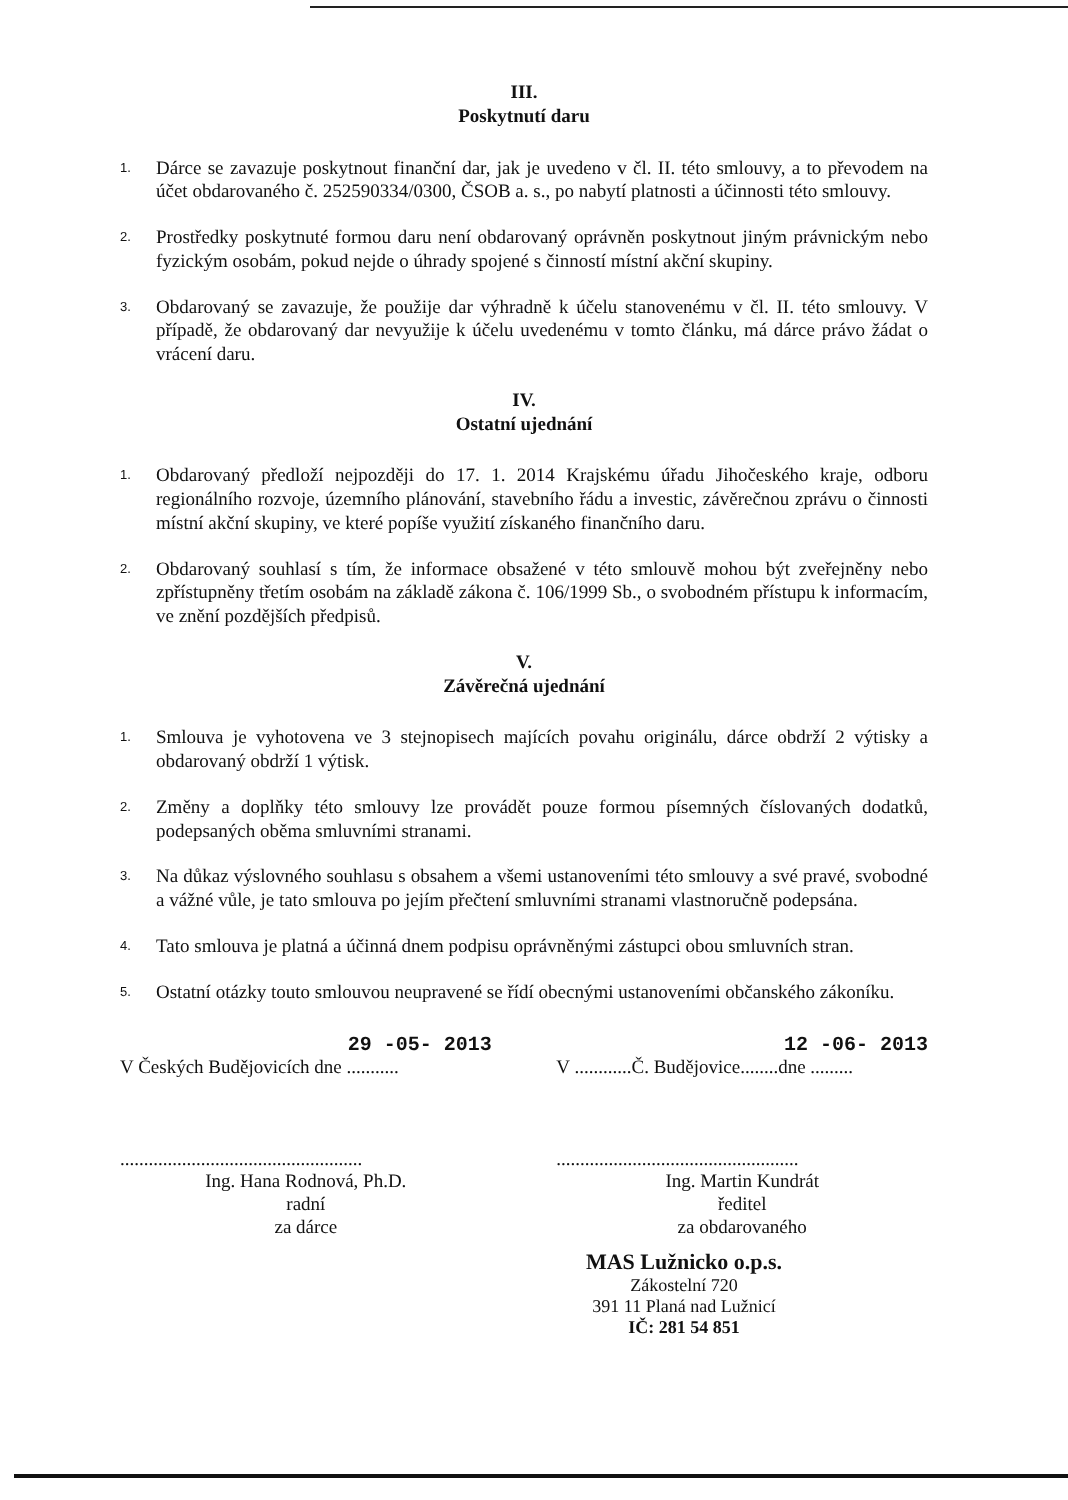III.
Poskytnutí daru
1. Dárce se zavazuje poskytnout finanční dar, jak je uvedeno v čl. II. této smlouvy, a to převodem na účet obdarovaného č. 252590334/0300, ČSOB a. s., po nabytí platnosti a účinnosti této smlouvy.
2. Prostředky poskytnuté formou daru není obdarovaný oprávněn poskytnout jiným právnickým nebo fyzickým osobám, pokud nejde o úhrady spojené s činností místní akční skupiny.
3. Obdarovaný se zavazuje, že použije dar výhradně k účelu stanovenému v čl. II. této smlouvy. V případě, že obdarovaný dar nevyužije k účelu uvedenému v tomto článku, má dárce právo žádat o vrácení daru.
IV.
Ostatní ujednání
1. Obdarovaný předloží nejpozději do 17. 1. 2014 Krajskému úřadu Jihočeského kraje, odboru regionálního rozvoje, územního plánování, stavebního řádu a investic, závěrečnou zprávu o činnosti místní akční skupiny, ve které popíše využití získaného finančního daru.
2. Obdarovaný souhlasí s tím, že informace obsažené v této smlouvě mohou být zveřejněny nebo zpřístupněny třetím osobám na základě zákona č. 106/1999 Sb., o svobodném přístupu k informacím, ve znění pozdějších předpisů.
V.
Závěrečná ujednání
1. Smlouva je vyhotovena ve 3 stejnopisech majících povahu originálu, dárce obdrží 2 výtisky a obdarovaný obdrží 1 výtisk.
2. Změny a doplňky této smlouvy lze provádět pouze formou písemných číslovaných dodatků, podepsaných oběma smluvními stranami.
3. Na důkaz výslovného souhlasu s obsahem a všemi ustanoveními této smlouvy a své pravé, svobodné a vážné vůle, je tato smlouva po jejím přečtení smluvními stranami vlastnoručně podepsána.
4. Tato smlouva je platná a účinná dnem podpisu oprávněnými zástupci obou smluvních stran.
5. Ostatní otázky touto smlouvou neupravené se řídí obecnými ustanoveními občanského zákoníku.
29 -05- 2013
V Českých Budějovicích dne ...........
...................................................
Ing. Hana Rodnová, Ph.D.
radní
za dárce
12 -06- 2013
V ............Č. Budějovice........dne .........
...................................................
Ing. Martin Kundrát
ředitel
za obdarovaného
MAS Lužnicko o.p.s.
Zákostelní 720
391 11 Planá nad Lužnicí
IČ: 281 54 851